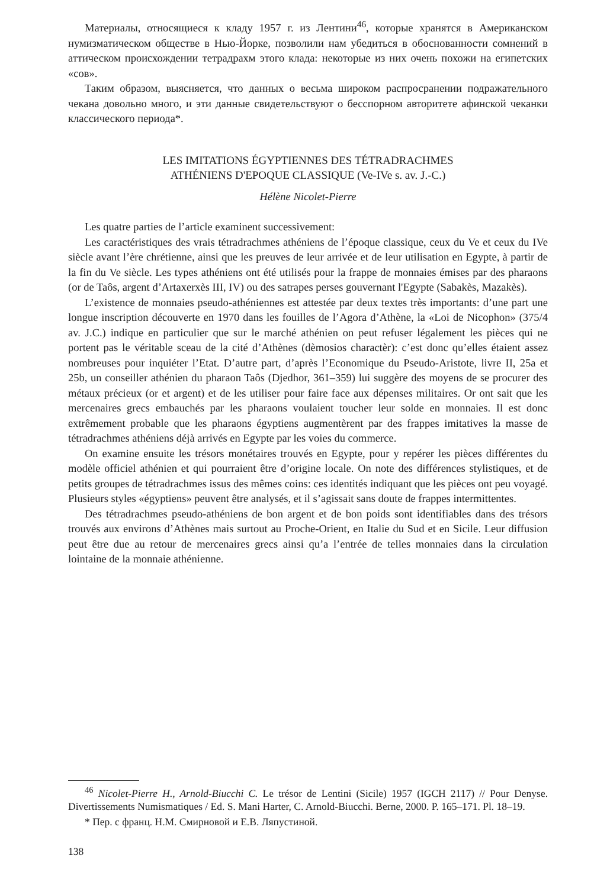Материалы, относящиеся к кладу 1957 г. из Лентини<sup>46</sup>, которые хранятся в Американском нумизматическом обществе в Нью-Йорке, позволили нам убедиться в обоснованности сомнений в аттическом происхождении тетрадрахм этого клада: некоторые из них очень похожи на египетских «сов».
Таким образом, выясняется, что данных о весьма широком распросранении подражательного чекана довольно много, и эти данные свидетельствуют о бесспорном авторитете афинской чеканки классического периода*.
LES IMITATIONS ÉGYPTIENNES DES TÉTRADRACHMES
ATHÉNIENS D'EPOQUE CLASSIQUE (Ve-IVe s. av. J.-C.)
Hélène Nicolet-Pierre
Les quatre parties de l’article examinent successivement:
Les caractéristiques des vrais tétradrachmes athéniens de l’époque classique, ceux du Ve et ceux du IVe siècle avant l’ère chrétienne, ainsi que les preuves de leur arrivée et de leur utilisation en Egypte, à partir de la fin du Ve siècle. Les types athéniens ont été utilisés pour la frappe de monnaies émises par des pharaons (or de Taôs, argent d’Artaxerxès III, IV) ou des satrapes perses gouvernant l'Egypte (Sabakès, Mazakès).
L’existence de monnaies pseudo-athéniennes est attestée par deux textes très importants: d’une part une longue inscription découverte en 1970 dans les fouilles de l’Agora d’Athène, la «Loi de Nicophon» (375/4 av. J.C.) indique en particulier que sur le marché athénien on peut refuser légalement les pièces qui ne portent pas le véritable sceau de la cité d’Athènes (dèmosios charactèr): c’est donc qu’elles étaient assez nombreuses pour inquiéter l’Etat. D’autre part, d’après l’Economique du Pseudo-Aristote, livre II, 25a et 25b, un conseiller athénien du pharaon Taôs (Djedhor, 361–359) lui suggère des moyens de se procurer des métaux précieux (or et argent) et de les utiliser pour faire face aux dépenses militaires. Or ont sait que les mercenaires grecs embauchés par les pharaons voulaient toucher leur solde en monnaies. Il est donc extrêmement probable que les pharaons égyptiens augmentèrent par des frappes imitatives la masse de tétradrachmes athéniens déjà arrivés en Egypte par les voies du commerce.
On examine ensuite les trésors monétaires trouvés en Egypte, pour y repérer les pièces différentes du modèle officiel athénien et qui pourraient être d’origine locale. On note des différences stylistiques, et de petits groupes de tétradrachmes issus des mêmes coins: ces identités indiquant que les pièces ont peu voyagé. Plusieurs styles «égyptiens» peuvent être analysés, et il s’agissait sans doute de frappes intermittentes.
Des tétradrachmes pseudo-athéniens de bon argent et de bon poids sont identifiables dans des trésors trouvés aux environs d’Athènes mais surtout au Proche-Orient, en Italie du Sud et en Sicile. Leur diffusion peut être due au retour de mercenaires grecs ainsi qu’a l’entrée de telles monnaies dans la circulation lointaine de la monnaie athénienne.
<sup>46</sup> Nicolet-Pierre H., Arnold-Biucchi C. Le trésor de Lentini (Sicile) 1957 (IGCH 2117) // Pour Denyse. Divertissements Numismatiques / Ed. S. Mani Harter, C. Arnold-Biucchi. Berne, 2000. P. 165–171. Pl. 18–19.
* Пер. с франц. Н.М. Смирновой и Е.В. Ляпустиной.
138